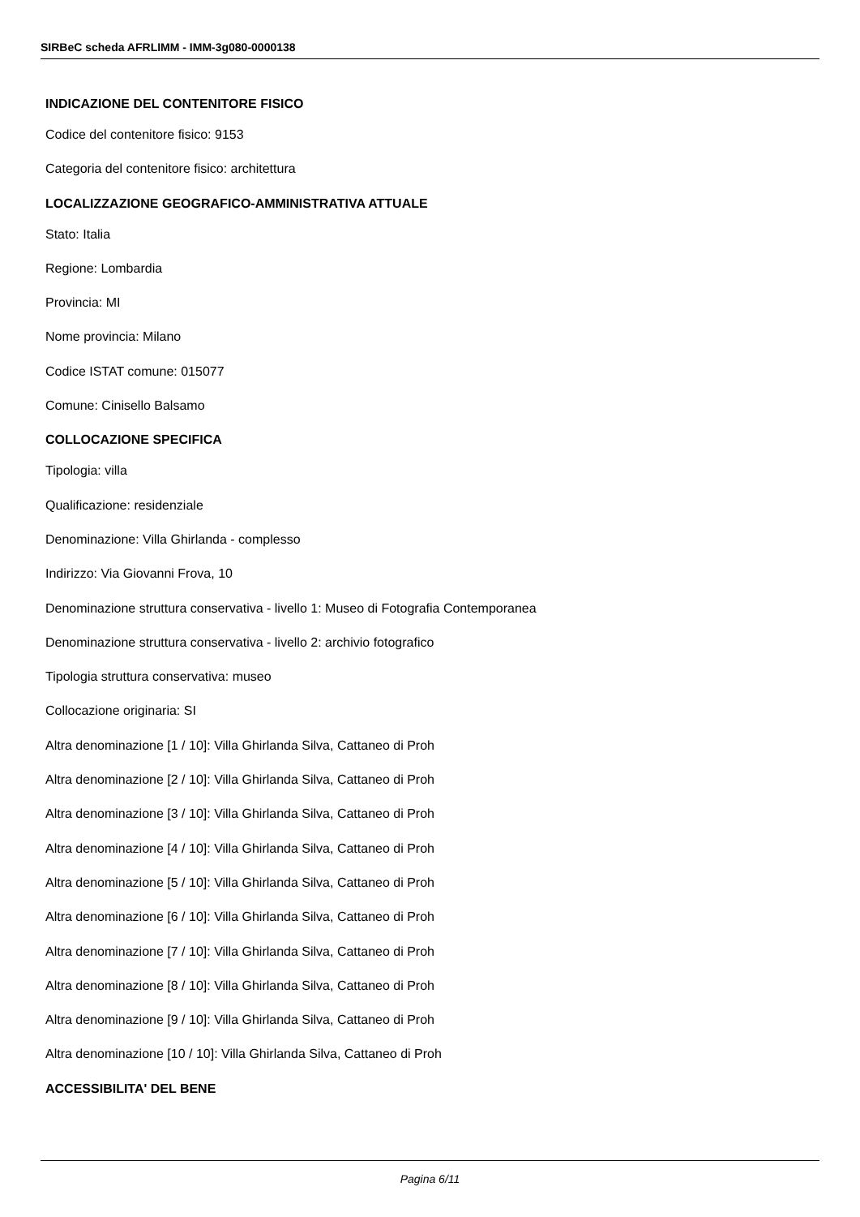SIRBeC scheda AFRLIMM - IMM-3g080-0000138
INDICAZIONE DEL CONTENITORE FISICO
Codice del contenitore fisico: 9153
Categoria del contenitore fisico: architettura
LOCALIZZAZIONE GEOGRAFICO-AMMINISTRATIVA ATTUALE
Stato: Italia
Regione: Lombardia
Provincia: MI
Nome provincia: Milano
Codice ISTAT comune: 015077
Comune: Cinisello Balsamo
COLLOCAZIONE SPECIFICA
Tipologia: villa
Qualificazione: residenziale
Denominazione: Villa Ghirlanda - complesso
Indirizzo: Via Giovanni Frova, 10
Denominazione struttura conservativa - livello 1: Museo di Fotografia Contemporanea
Denominazione struttura conservativa - livello 2: archivio fotografico
Tipologia struttura conservativa: museo
Collocazione originaria: SI
Altra denominazione [1 / 10]: Villa Ghirlanda Silva, Cattaneo di Proh
Altra denominazione [2 / 10]: Villa Ghirlanda Silva, Cattaneo di Proh
Altra denominazione [3 / 10]: Villa Ghirlanda Silva, Cattaneo di Proh
Altra denominazione [4 / 10]: Villa Ghirlanda Silva, Cattaneo di Proh
Altra denominazione [5 / 10]: Villa Ghirlanda Silva, Cattaneo di Proh
Altra denominazione [6 / 10]: Villa Ghirlanda Silva, Cattaneo di Proh
Altra denominazione [7 / 10]: Villa Ghirlanda Silva, Cattaneo di Proh
Altra denominazione [8 / 10]: Villa Ghirlanda Silva, Cattaneo di Proh
Altra denominazione [9 / 10]: Villa Ghirlanda Silva, Cattaneo di Proh
Altra denominazione [10 / 10]: Villa Ghirlanda Silva, Cattaneo di Proh
ACCESSIBILITA' DEL BENE
Pagina 6/11